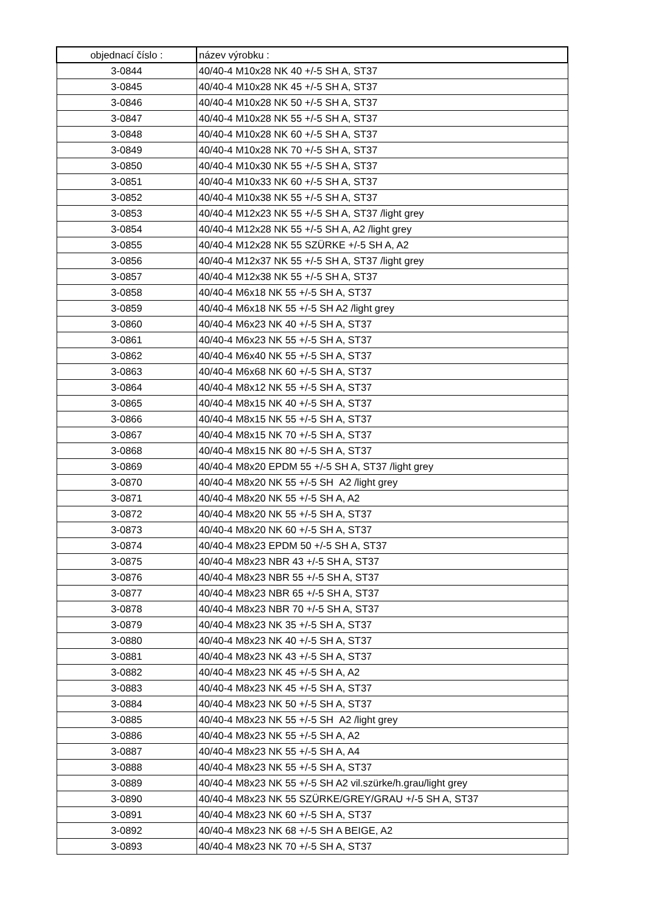| objednací číslo : | název výrobku : |
| --- | --- |
| 3-0844 | 40/40-4 M10x28 NK 40 +/-5 SH A, ST37 |
| 3-0845 | 40/40-4 M10x28 NK 45 +/-5 SH A, ST37 |
| 3-0846 | 40/40-4 M10x28 NK 50 +/-5 SH A, ST37 |
| 3-0847 | 40/40-4 M10x28 NK 55 +/-5 SH A, ST37 |
| 3-0848 | 40/40-4 M10x28 NK 60 +/-5 SH A, ST37 |
| 3-0849 | 40/40-4 M10x28 NK 70 +/-5 SH A, ST37 |
| 3-0850 | 40/40-4 M10x30 NK 55 +/-5 SH A, ST37 |
| 3-0851 | 40/40-4 M10x33 NK 60 +/-5 SH A, ST37 |
| 3-0852 | 40/40-4 M10x38 NK 55 +/-5 SH A, ST37 |
| 3-0853 | 40/40-4 M12x23 NK 55 +/-5 SH A, ST37 /light grey |
| 3-0854 | 40/40-4 M12x28 NK 55 +/-5 SH A, A2 /light grey |
| 3-0855 | 40/40-4 M12x28 NK 55 SZÜRKE +/-5 SH A, A2 |
| 3-0856 | 40/40-4 M12x37 NK 55 +/-5 SH A, ST37 /light grey |
| 3-0857 | 40/40-4 M12x38 NK 55 +/-5 SH A, ST37 |
| 3-0858 | 40/40-4 M6x18 NK 55 +/-5 SH A, ST37 |
| 3-0859 | 40/40-4 M6x18 NK 55 +/-5 SH A2 /light grey |
| 3-0860 | 40/40-4 M6x23 NK 40 +/-5 SH A, ST37 |
| 3-0861 | 40/40-4 M6x23 NK 55 +/-5 SH A, ST37 |
| 3-0862 | 40/40-4 M6x40 NK 55 +/-5 SH A, ST37 |
| 3-0863 | 40/40-4 M6x68 NK 60 +/-5 SH A, ST37 |
| 3-0864 | 40/40-4 M8x12 NK 55 +/-5 SH A, ST37 |
| 3-0865 | 40/40-4 M8x15 NK 40 +/-5 SH A, ST37 |
| 3-0866 | 40/40-4 M8x15 NK 55 +/-5 SH A, ST37 |
| 3-0867 | 40/40-4 M8x15 NK 70 +/-5 SH A, ST37 |
| 3-0868 | 40/40-4 M8x15 NK 80 +/-5 SH A, ST37 |
| 3-0869 | 40/40-4 M8x20 EPDM 55 +/-5 SH A, ST37 /light grey |
| 3-0870 | 40/40-4 M8x20 NK 55 +/-5 SH A2 /light grey |
| 3-0871 | 40/40-4 M8x20 NK 55 +/-5 SH A, A2 |
| 3-0872 | 40/40-4 M8x20 NK 55 +/-5 SH A, ST37 |
| 3-0873 | 40/40-4 M8x20 NK 60 +/-5 SH A, ST37 |
| 3-0874 | 40/40-4 M8x23 EPDM 50 +/-5 SH A, ST37 |
| 3-0875 | 40/40-4 M8x23 NBR 43 +/-5 SH A, ST37 |
| 3-0876 | 40/40-4 M8x23 NBR 55 +/-5 SH A, ST37 |
| 3-0877 | 40/40-4 M8x23 NBR 65 +/-5 SH A, ST37 |
| 3-0878 | 40/40-4 M8x23 NBR 70 +/-5 SH A, ST37 |
| 3-0879 | 40/40-4 M8x23 NK 35 +/-5 SH A, ST37 |
| 3-0880 | 40/40-4 M8x23 NK 40 +/-5 SH A, ST37 |
| 3-0881 | 40/40-4 M8x23 NK 43 +/-5 SH A, ST37 |
| 3-0882 | 40/40-4 M8x23 NK 45 +/-5 SH A, A2 |
| 3-0883 | 40/40-4 M8x23 NK 45 +/-5 SH A, ST37 |
| 3-0884 | 40/40-4 M8x23 NK 50 +/-5 SH A, ST37 |
| 3-0885 | 40/40-4 M8x23 NK 55 +/-5 SH A2 /light grey |
| 3-0886 | 40/40-4 M8x23 NK 55 +/-5 SH A, A2 |
| 3-0887 | 40/40-4 M8x23 NK 55 +/-5 SH A, A4 |
| 3-0888 | 40/40-4 M8x23 NK 55 +/-5 SH A, ST37 |
| 3-0889 | 40/40-4 M8x23 NK 55 +/-5 SH A2 vil.szürke/h.grau/light grey |
| 3-0890 | 40/40-4 M8x23 NK 55 SZÜRKE/GREY/GRAU +/-5 SH A, ST37 |
| 3-0891 | 40/40-4 M8x23 NK 60 +/-5 SH A, ST37 |
| 3-0892 | 40/40-4 M8x23 NK 68 +/-5 SH A BEIGE, A2 |
| 3-0893 | 40/40-4 M8x23 NK 70 +/-5 SH A, ST37 |